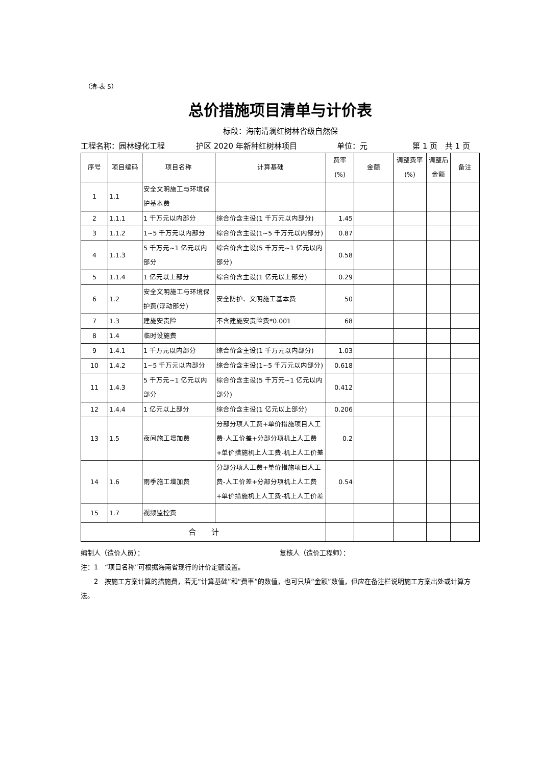（清-表 5）
总价措施项目清单与计价表
标段：海南清澜红树林省级自然保
工程名称：园林绿化工程 护区 2020 年新种红树林项目 单位：元 第 1 页　共 1 页
| 序号 | 项目编码 | 项目名称 | 计算基础 | 费率 (%) | 金额 | 调整费率 (%) | 调整后 金额 | 备注 |
| --- | --- | --- | --- | --- | --- | --- | --- | --- |
| 1 | 1.1 | 安全文明施工与环境保护基本费 | | | | | | |
| 2 | 1.1.1 | 1 千万元以内部分 | 综合价含主设(1 千万元以内部分) | 1.45 | | | | |
| 3 | 1.1.2 | 1~5 千万元以内部分 | 综合价含主设(1~5 千万元以内部分) | 0.87 | | | | |
| 4 | 1.1.3 | 5 千万元~1 亿元以内部分 | 综合价含主设(5 千万元~1 亿元以内部分) | 0.58 | | | | |
| 5 | 1.1.4 | 1 亿元以上部分 | 综合价含主设(1 亿元以上部分) | 0.29 | | | | |
| 6 | 1.2 | 安全文明施工与环境保护费(浮动部分) | 安全防护、文明施工基本费 | 50 | | | | |
| 7 | 1.3 | 建施安责险 | 不含建施安责险费*0.001 | 68 | | | | |
| 8 | 1.4 | 临时设施费 | | | | | | |
| 9 | 1.4.1 | 1 千万元以内部分 | 综合价含主设(1 千万元以内部分) | 1.03 | | | | |
| 10 | 1.4.2 | 1~5 千万元以内部分 | 综合价含主设(1~5 千万元以内部分) | 0.618 | | | | |
| 11 | 1.4.3 | 5 千万元~1 亿元以内部分 | 综合价含主设(5 千万元~1 亿元以内部分) | 0.412 | | | | |
| 12 | 1.4.4 | 1 亿元以上部分 | 综合价含主设(1 亿元以上部分) | 0.206 | | | | |
| 13 | 1.5 | 夜间施工增加费 | 分部分项人工费+单价措施项目人工费-人工价差+分部分项机上人工费+单价措施机上人工费-机上人工价差 | 0.2 | | | | |
| 14 | 1.6 | 雨季施工增加费 | 分部分项人工费+单价措施项目人工费-人工价差+分部分项机上人工费+单价措施机上人工费-机上人工价差 | 0.54 | | | | |
| 15 | 1.7 | 视频监控费 | | | | | | |
| 合 计 | | | | | | | | |
编制人（造价人员）： 复核人（造价工程师）：
注：1　“项目名称”可根据海南省现行的计价定额设置。
　　2　按施工方案计算的措施费，若无“计算基础”和“费率”的数值，也可只填“金额”数值，但应在备注栏说明施工方案出处或计算方法。